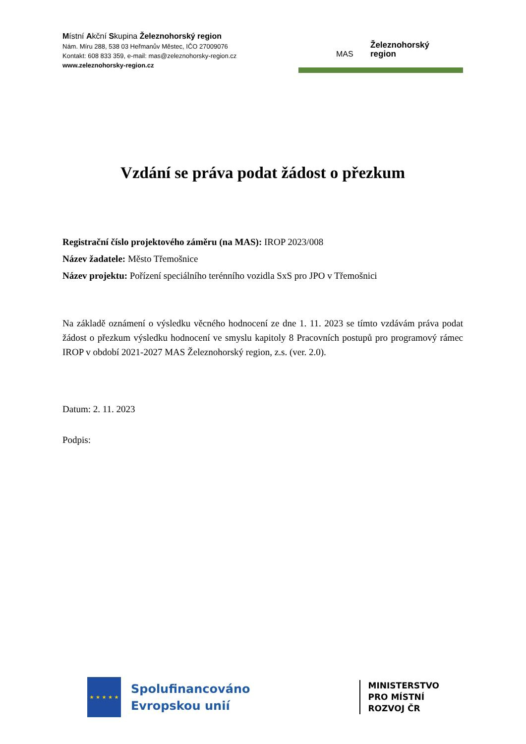Místní Akční Skupina Železnohorský region
Nám. Míru 288, 538 03 Heřmanův Městec, IČO 27009076
Kontakt: 608 833 359, e-mail: mas@zeleznohorsky-region.cz
www.zeleznohorsky-region.cz
MAS
Železnohorský
region
Vzdání se práva podat žádost o přezkum
Registrační číslo projektového záměru (na MAS): IROP 2023/008
Název žadatele: Město Třemošnice
Název projektu: Pořízení speciálního terénního vozidla SxS pro JPO v Třemošnici
Na základě oznámení o výsledku věcného hodnocení ze dne 1. 11. 2023 se tímto vzdávám práva podat žádost o přezkum výsledku hodnocení ve smyslu kapitoly 8 Pracovních postupů pro programový rámec IROP v období 2021-2027 MAS Železnohorský region, z.s. (ver. 2.0).
Datum: 2. 11. 2023
Podpis:
★ ★ ★ ★ ★
Spolufinancováno
Evropskou unií
MINISTERSTVO
PRO MÍSTNÍ
ROZVOJ ČR